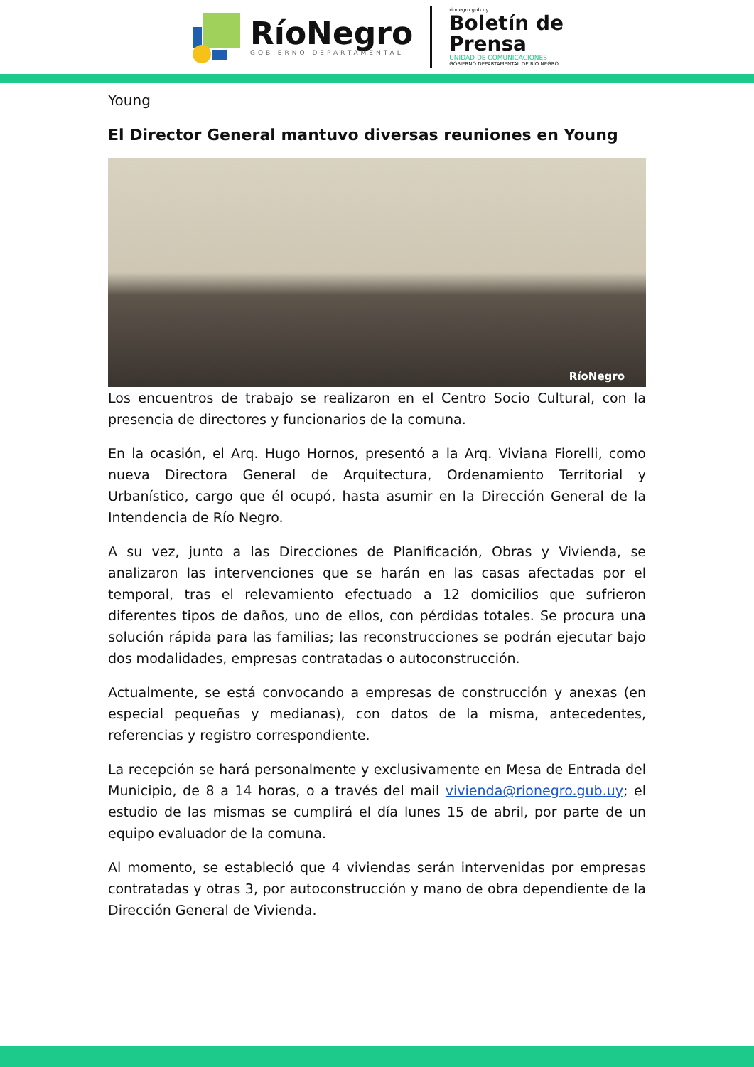RíoNegro
GOBIERNO DEPARTAMENTAL
rionegro.gub.uy
Boletín de
Prensa
UNIDAD DE COMUNICACIONES
GOBIERNO DEPARTAMENTAL DE RÍO NEGRO
Young
El Director General mantuvo diversas reuniones en Young
RíoNegro
Los encuentros de trabajo se realizaron en el Centro Socio Cultural, con la presencia de directores y funcionarios de la comuna.
En la ocasión, el Arq. Hugo Hornos, presentó a la Arq. Viviana Fiorelli, como nueva Directora General de Arquitectura, Ordenamiento Territorial y Urbanístico, cargo que él ocupó, hasta asumir en la Dirección General de la Intendencia de Río Negro.
A su vez, junto a las Direcciones de Planificación, Obras y Vivienda, se analizaron las intervenciones que se harán en las casas afectadas por el temporal, tras el relevamiento efectuado a 12 domicilios que sufrieron diferentes tipos de daños, uno de ellos, con pérdidas totales. Se procura una solución rápida para las familias; las reconstrucciones se podrán ejecutar bajo dos modalidades, empresas contratadas o autoconstrucción.
Actualmente, se está convocando a empresas de construcción y anexas (en especial pequeñas y medianas), con datos de la misma, antecedentes, referencias y registro correspondiente.
La recepción se hará personalmente y exclusivamente en Mesa de Entrada del Municipio, de 8 a 14 horas, o a través del mail vivienda@rionegro.gub.uy; el estudio de las mismas se cumplirá el día lunes 15 de abril, por parte de un equipo evaluador de la comuna.
Al momento, se estableció que 4 viviendas serán intervenidas por empresas contratadas y otras 3, por autoconstrucción y mano de obra dependiente de la Dirección General de Vivienda.